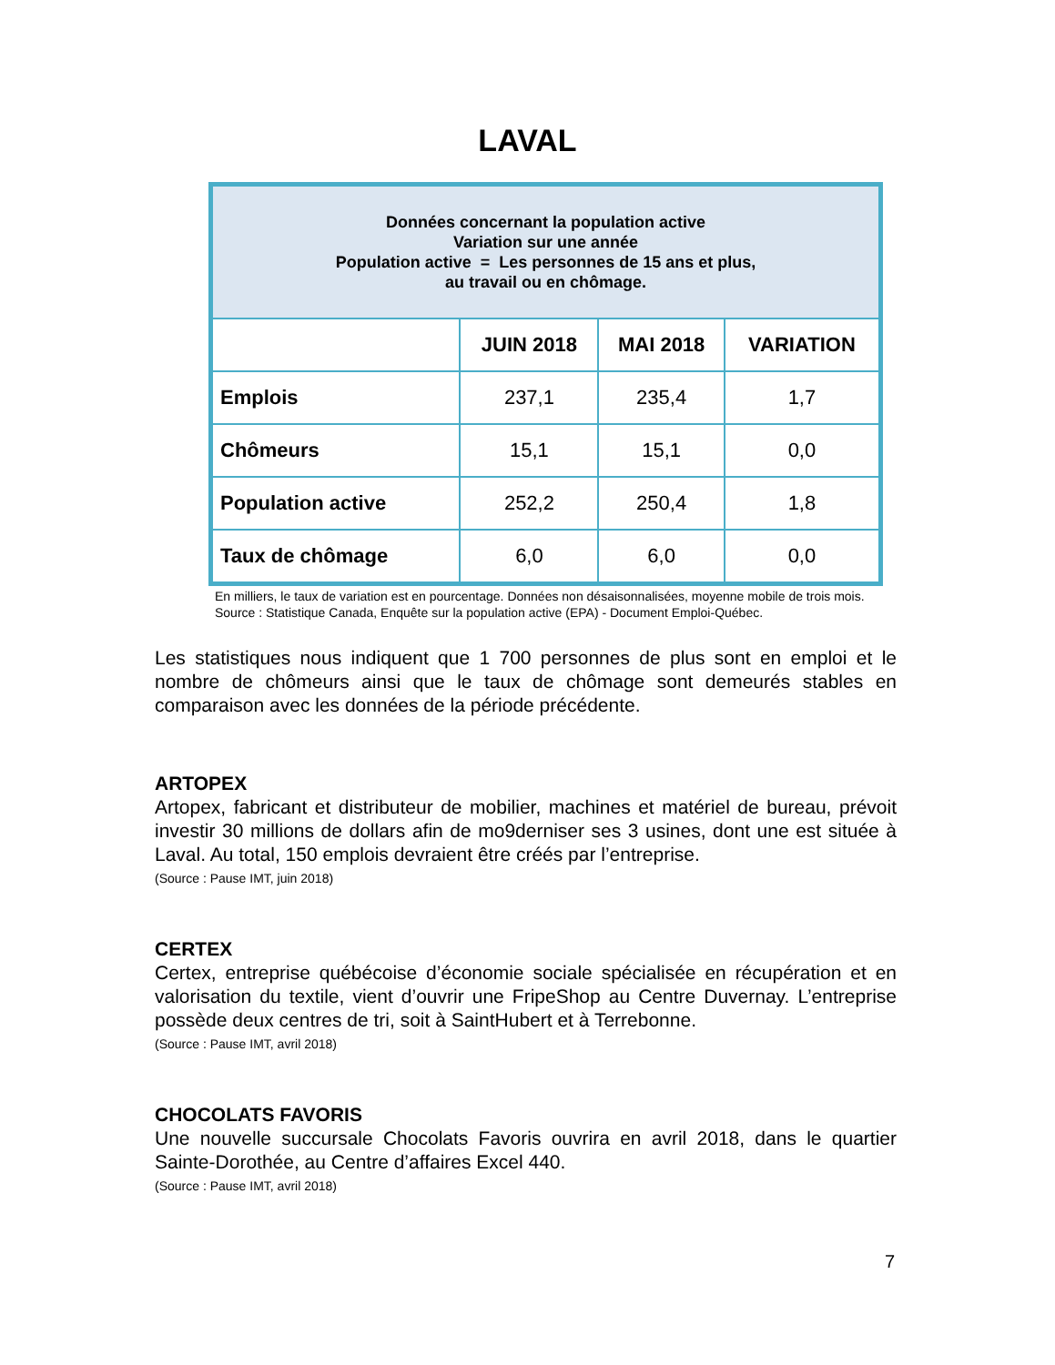LAVAL
| Données concernant la population active Variation sur une année Population active = Les personnes de 15 ans et plus, au travail ou en chômage. | | | |
| | JUIN 2018 | MAI 2018 | VARIATION |
| Emplois | 237,1 | 235,4 | 1,7 |
| Chômeurs | 15,1 | 15,1 | 0,0 |
| Population active | 252,2 | 250,4 | 1,8 |
| Taux de chômage | 6,0 | 6,0 | 0,0 |
En milliers, le taux de variation est en pourcentage. Données non désaisonnalisées, moyenne mobile de trois mois. Source : Statistique Canada, Enquête sur la population active (EPA) - Document Emploi-Québec.
Les statistiques nous indiquent que 1 700 personnes de plus sont en emploi et le nombre de chômeurs ainsi que le taux de chômage sont demeurés stables en comparaison avec les données de la période précédente.
ARTOPEX
Artopex, fabricant et distributeur de mobilier, machines et matériel de bureau, prévoit investir 30 millions de dollars afin de mo9derniser ses 3 usines, dont une est située à Laval. Au total, 150 emplois devraient être créés par l’entreprise.
(Source : Pause IMT, juin 2018)
CERTEX
Certex, entreprise québécoise d’économie sociale spécialisée en récupération et en valorisation du textile, vient d’ouvrir une FripeShop au Centre Duvernay. L’entreprise possède deux centres de tri, soit à SaintHubert et à Terrebonne.
(Source : Pause IMT, avril 2018)
CHOCOLATS FAVORIS
Une nouvelle succursale Chocolats Favoris ouvrira en avril 2018, dans le quartier Sainte-Dorothée, au Centre d’affaires Excel 440.
(Source : Pause IMT, avril 2018)
7